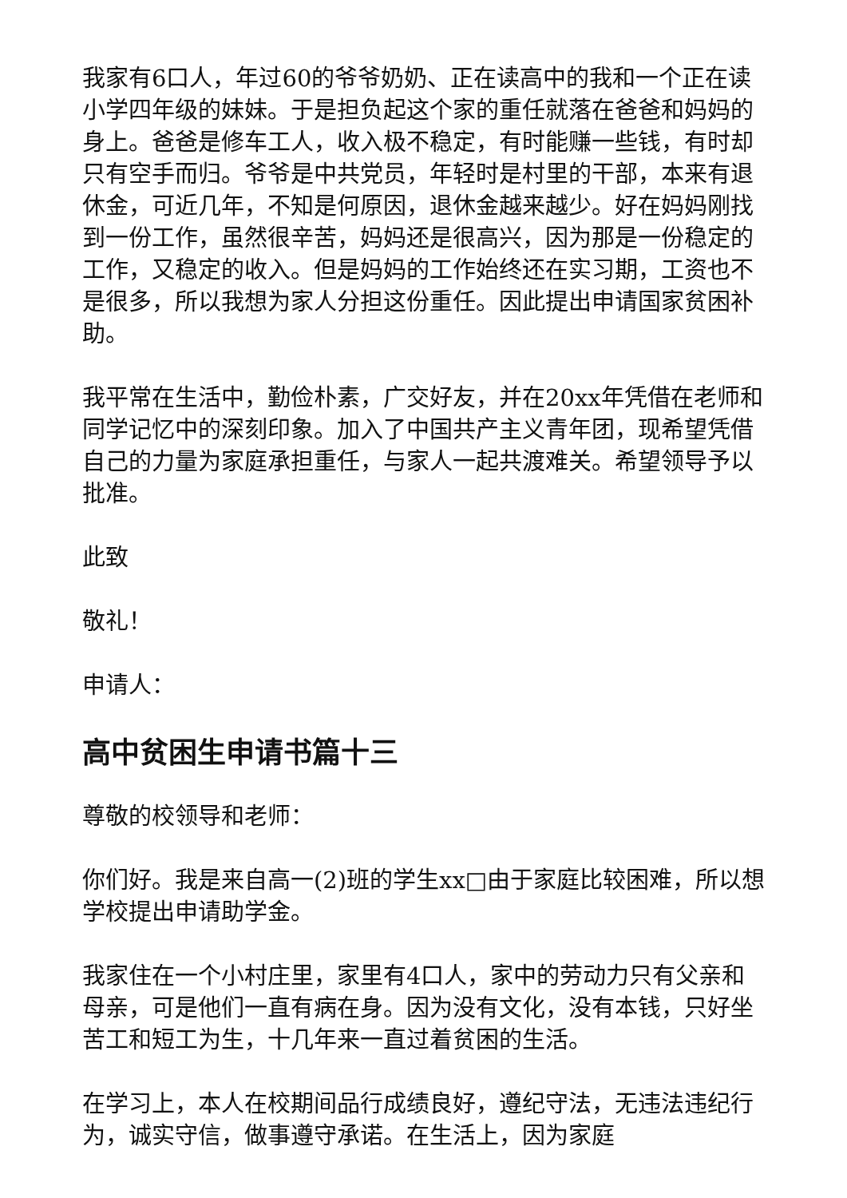我家有6口人，年过60的爷爷奶奶、正在读高中的我和一个正在读小学四年级的妹妹。于是担负起这个家的重任就落在爸爸和妈妈的身上。爸爸是修车工人，收入极不稳定，有时能赚一些钱，有时却只有空手而归。爷爷是中共党员，年轻时是村里的干部，本来有退休金，可近几年，不知是何原因，退休金越来越少。好在妈妈刚找到一份工作，虽然很辛苦，妈妈还是很高兴，因为那是一份稳定的工作，又稳定的收入。但是妈妈的工作始终还在实习期，工资也不是很多，所以我想为家人分担这份重任。因此提出申请国家贫困补助。
我平常在生活中，勤俭朴素，广交好友，并在20xx年凭借在老师和同学记忆中的深刻印象。加入了中国共产主义青年团，现希望凭借自己的力量为家庭承担重任，与家人一起共渡难关。希望领导予以批准。
此致
敬礼！
申请人：
高中贫困生申请书篇十三
尊敬的校领导和老师：
你们好。我是来自高一(2)班的学生xx□由于家庭比较困难，所以想学校提出申请助学金。
我家住在一个小村庄里，家里有4口人，家中的劳动力只有父亲和母亲，可是他们一直有病在身。因为没有文化，没有本钱，只好坐苦工和短工为生，十几年来一直过着贫困的生活。
在学习上，本人在校期间品行成绩良好，遵纪守法，无违法违纪行为，诚实守信，做事遵守承诺。在生活上，因为家庭